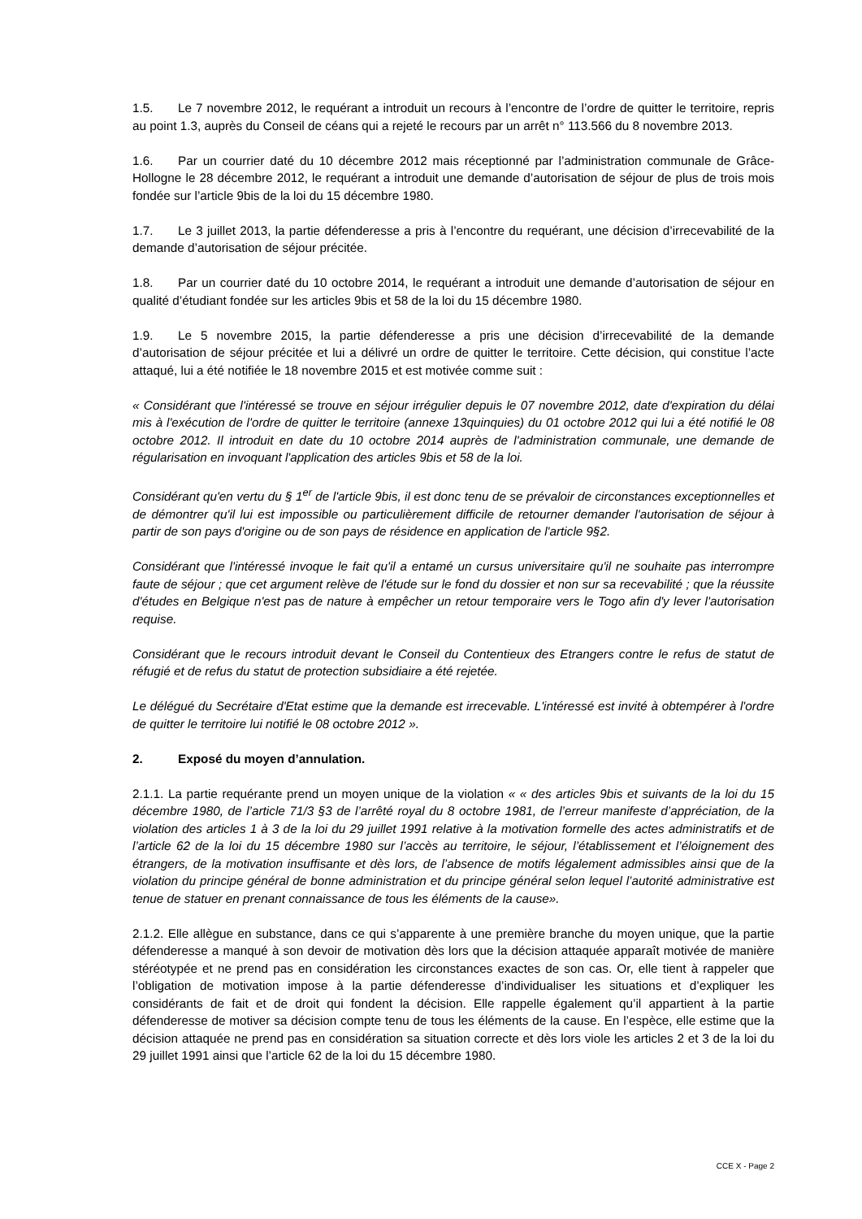1.5. Le 7 novembre 2012, le requérant a introduit un recours à l’encontre de l’ordre de quitter le territoire, repris au point 1.3, auprès du Conseil de céans qui a rejeté le recours par un arrêt n° 113.566 du 8 novembre 2013.
1.6. Par un courrier daté du 10 décembre 2012 mais réceptionné par l’administration communale de Grâce-Hollogne le 28 décembre 2012, le requérant a introduit une demande d’autorisation de séjour de plus de trois mois fondée sur l’article 9bis de la loi du 15 décembre 1980.
1.7. Le 3 juillet 2013, la partie défenderesse a pris à l’encontre du requérant, une décision d’irrecevabilité de la demande d’autorisation de séjour précitée.
1.8. Par un courrier daté du 10 octobre 2014, le requérant a introduit une demande d’autorisation de séjour en qualité d’étudiant fondée sur les articles 9bis et 58 de la loi du 15 décembre 1980.
1.9. Le 5 novembre 2015, la partie défenderesse a pris une décision d’irrecevabilité de la demande d’autorisation de séjour précitée et lui a délivré un ordre de quitter le territoire. Cette décision, qui constitue l’acte attaqué, lui a été notifiée le 18 novembre 2015 et est motivée comme suit :
« Considérant que l'intéressé se trouve en séjour irrégulier depuis le 07 novembre 2012, date d'expiration du délai mis à l'exécution de l'ordre de quitter le territoire (annexe 13quinquies) du 01 octobre 2012 qui lui a été notifié le 08 octobre 2012. Il introduit en date du 10 octobre 2014 auprès de l'administration communale, une demande de régularisation en invoquant l'application des articles 9bis et 58 de la loi.
Considérant qu'en vertu du § 1<sup>er</sup> de l'article 9bis, il est donc tenu de se prévaloir de circonstances exceptionnelles et de démontrer qu'il lui est impossible ou particulièrement difficile de retourner demander l'autorisation de séjour à partir de son pays d'origine ou de son pays de résidence en application de l'article 9§2.
Considérant que l'intéressé invoque le fait qu'il a entamé un cursus universitaire qu'il ne souhaite pas interrompre faute de séjour ; que cet argument relève de l'étude sur le fond du dossier et non sur sa recevabilité ; que la réussite d'études en Belgique n'est pas de nature à empêcher un retour temporaire vers le Togo afin d'y lever l'autorisation requise.
Considérant que le recours introduit devant le Conseil du Contentieux des Etrangers contre le refus de statut de réfugié et de refus du statut de protection subsidiaire a été rejetée.
Le délégué du Secrétaire d'Etat estime que la demande est irrecevable. L'intéressé est invité à obtempérer à l'ordre de quitter le territoire lui notifié le 08 octobre 2012 ».
2. Exposé du moyen d’annulation.
2.1.1. La partie requérante prend un moyen unique de la violation « « des articles 9bis et suivants de la loi du 15 décembre 1980, de l’article 71/3 §3 de l’arrêté royal du 8 octobre 1981, de l’erreur manifeste d’appréciation, de la violation des articles 1 à 3 de la loi du 29 juillet 1991 relative à la motivation formelle des actes administratifs et de l’article 62 de la loi du 15 décembre 1980 sur l’accès au territoire, le séjour, l’établissement et l’éloignement des étrangers, de la motivation insuffisante et dès lors, de l’absence de motifs légalement admissibles ainsi que de la violation du principe général de bonne administration et du principe général selon lequel l’autorité administrative est tenue de statuer en prenant connaissance de tous les éléments de la cause».
2.1.2. Elle allègue en substance, dans ce qui s’apparente à une première branche du moyen unique, que la partie défenderesse a manqué à son devoir de motivation dès lors que la décision attaquée apparaît motivée de manière stéréotypée et ne prend pas en considération les circonstances exactes de son cas. Or, elle tient à rappeler que l’obligation de motivation impose à la partie défenderesse d’individualiser les situations et d’expliquer les considérants de fait et de droit qui fondent la décision. Elle rappelle également qu’il appartient à la partie défenderesse de motiver sa décision compte tenu de tous les éléments de la cause. En l’espèce, elle estime que la décision attaquée ne prend pas en considération sa situation correcte et dès lors viole les articles 2 et 3 de la loi du 29 juillet 1991 ainsi que l’article 62 de la loi du 15 décembre 1980.
CCE X - Page 2